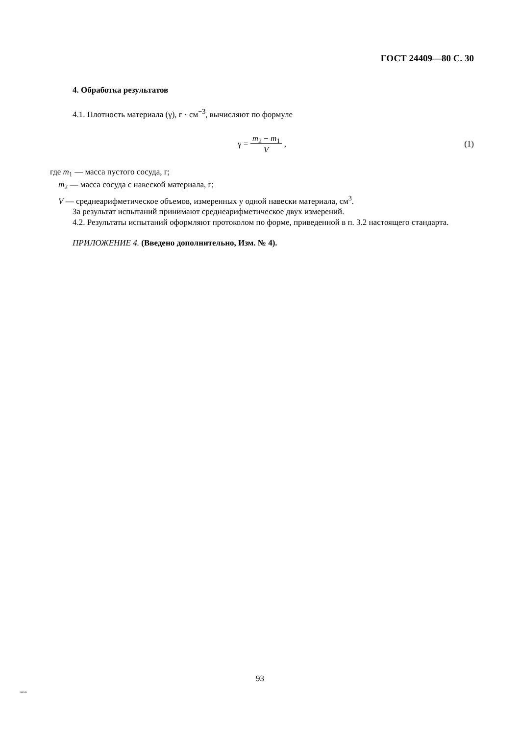ГОСТ 24409—80 С. 30
4. Обработка результатов
4.1. Плотность материала (γ), г · см<sup>−3</sup>, вычисляют по формуле
γ = m<sub>2</sub> − m<sub>1</sub>
V ,
(1)
где m<sub>1</sub> — масса пустого сосуда, г;
m<sub>2</sub> — масса сосуда с навеской материала, г;
V — среднеарифметическое объемов, измеренных у одной навески материала, см<sup>3</sup>.
За результат испытаний принимают среднеарифметическое двух измерений.
4.2. Результаты испытаний оформляют протоколом по форме, приведенной в п. 3.2 настоящего стандарта.
ПРИЛОЖЕНИЕ 4. (Введено дополнительно, Изм. № 4).
93
24409-80